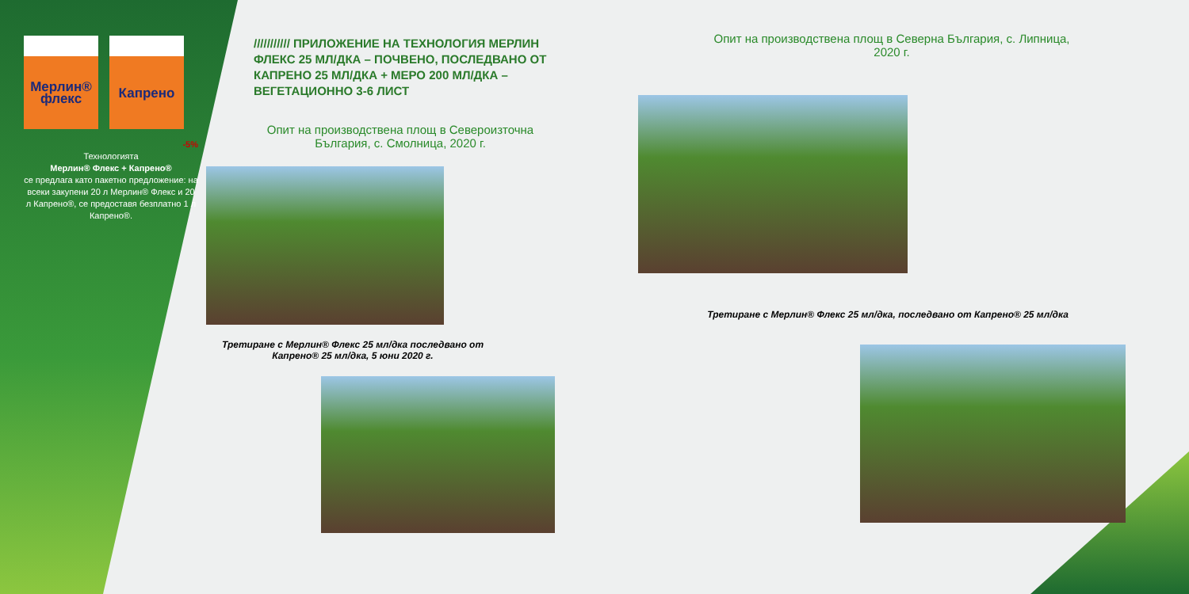Мерлин® флекс
Капрено
-5%
Технологията
Мерлин® Флекс + Капрено®
се предлага като пакетно предложение: на всеки закупени 20 л Мерлин® Флекс и 20 л Капрено®, се предоставя безплатно 1 л Капрено®.
/////////// ПРИЛОЖЕНИЕ НА ТЕХНОЛОГИЯ МЕРЛИН ФЛЕКС 25 МЛ/ДКА – ПОЧВЕНО, ПОСЛЕДВАНО ОТ КАПРЕНО 25 МЛ/ДКА + МЕРО 200 МЛ/ДКА – ВЕГЕТАЦИОННО 3-6 ЛИСТ
Опит на производствена площ в Северна България, с. Липница, 2020 г.
Опит на производствена площ в Североизточна България, с. Смолница, 2020 г.
Третиране с Мерлин® Флекс 25 мл/дка, последвано от Капрено® 25 мл/дка
Третиране с Мерлин® Флекс 25 мл/дка последвано от Капрено® 25 мл/дка, 5 юни 2020 г.